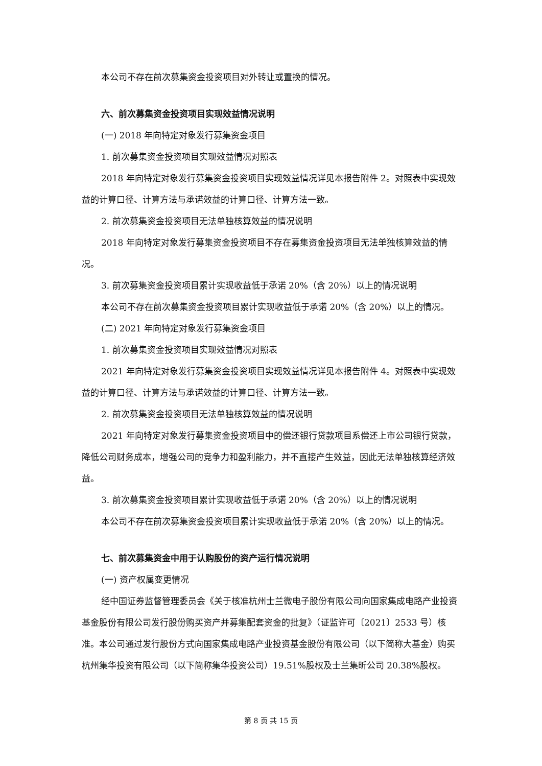本公司不存在前次募集资金投资项目对外转让或置换的情况。
六、前次募集资金投资项目实现效益情况说明
(一) 2018 年向特定对象发行募集资金项目
1. 前次募集资金投资项目实现效益情况对照表
2018 年向特定对象发行募集资金投资项目实现效益情况详见本报告附件 2。对照表中实现效益的计算口径、计算方法与承诺效益的计算口径、计算方法一致。
2. 前次募集资金投资项目无法单独核算效益的情况说明
2018 年向特定对象发行募集资金投资项目不存在募集资金投资项目无法单独核算效益的情况。
3. 前次募集资金投资项目累计实现收益低于承诺 20%（含 20%）以上的情况说明
本公司不存在前次募集资金投资项目累计实现收益低于承诺 20%（含 20%）以上的情况。
(二) 2021 年向特定对象发行募集资金项目
1. 前次募集资金投资项目实现效益情况对照表
2021 年向特定对象发行募集资金投资项目实现效益情况详见本报告附件 4。对照表中实现效益的计算口径、计算方法与承诺效益的计算口径、计算方法一致。
2. 前次募集资金投资项目无法单独核算效益的情况说明
2021 年向特定对象发行募集资金投资项目中的偿还银行贷款项目系偿还上市公司银行贷款，降低公司财务成本，增强公司的竞争力和盈利能力，并不直接产生效益，因此无法单独核算经济效益。
3. 前次募集资金投资项目累计实现收益低于承诺 20%（含 20%）以上的情况说明
本公司不存在前次募集资金投资项目累计实现收益低于承诺 20%（含 20%）以上的情况。
七、前次募集资金中用于认购股份的资产运行情况说明
(一) 资产权属变更情况
经中国证券监督管理委员会《关于核准杭州士兰微电子股份有限公司向国家集成电路产业投资基金股份有限公司发行股份购买资产并募集配套资金的批复》（证监许可〔2021〕2533 号）核准。本公司通过发行股份方式向国家集成电路产业投资基金股份有限公司（以下简称大基金）购买杭州集华投资有限公司（以下简称集华投资公司）19.51%股权及士兰集昕公司 20.38%股权。
第 8 页 共 15 页